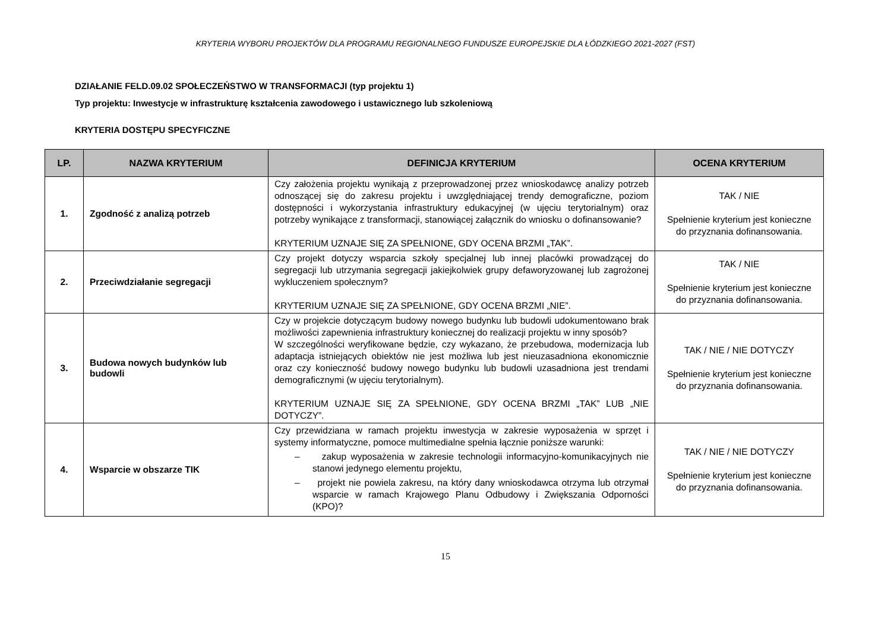KRYTERIA WYBORU PROJEKTÓW DLA PROGRAMU REGIONALNEGO FUNDUSZE EUROPEJSKIE DLA ŁÓDZKIEGO 2021-2027 (FST)
DZIAŁANIE FELD.09.02 SPOŁECZEŃSTWO W TRANSFORMACJI (typ projektu 1)
Typ projektu: Inwestycje w infrastrukturę kształcenia zawodowego i ustawicznego lub szkoleniową
KRYTERIA DOSTĘPU SPECYFICZNE
| LP. | NAZWA KRYTERIUM | DEFINICJA KRYTERIUM | OCENA KRYTERIUM |
| --- | --- | --- | --- |
| 1. | Zgodność z analizą potrzeb | Czy założenia projektu wynikają z przeprowadzonej przez wnioskodawcę analizy potrzeb odnoszącej się do zakresu projektu i uwzględniającej trendy demograficzne, poziom dostępności i wykorzystania infrastruktury edukacyjnej (w ujęciu terytorialnym) oraz potrzeby wynikające z transformacji, stanowiącej załącznik do wniosku o dofinansowanie? KRYTERIUM UZNAJE SIĘ ZA SPEŁNIONE, GDY OCENA BRZMI „TAK”. | TAK / NIE Spełnienie kryterium jest konieczne do przyznania dofinansowania. |
| 2. | Przeciwdziałanie segregacji | Czy projekt dotyczy wsparcia szkoły specjalnej lub innej placówki prowadzącej do segregacji lub utrzymania segregacji jakiejkolwiek grupy defaworyzowanej lub zagrożonej wykluczeniem społecznym? KRYTERIUM UZNAJE SIĘ ZA SPEŁNIONE, GDY OCENA BRZMI „NIE”. | TAK / NIE Spełnienie kryterium jest konieczne do przyznania dofinansowania. |
| 3. | Budowa nowych budynków lub budowli | Czy w projekcie dotyczącym budowy nowego budynku lub budowli udokumentowano brak możliwości zapewnienia infrastruktury koniecznej do realizacji projektu w inny sposób? W szczególności weryfikowane będzie, czy wykazano, że przebudowa, modernizacja lub adaptacja istniejących obiektów nie jest możliwa lub jest nieuzasadniona ekonomicznie oraz czy konieczność budowy nowego budynku lub budowli uzasadniona jest trendami demograficznymi (w ujęciu terytorialnym). KRYTERIUM UZNAJE SIĘ ZA SPEŁNIONE, GDY OCENA BRZMI „TAK” LUB „NIE DOTYCZY”. | TAK / NIE / NIE DOTYCZY Spełnienie kryterium jest konieczne do przyznania dofinansowania. |
| 4. | Wsparcie w obszarze TIK | Czy przewidziana w ramach projektu inwestycja w zakresie wyposażenia w sprzęt i systemy informatyczne, pomoce multimedialne spełnia łącznie poniższe warunki: – zakup wyposażenia w zakresie technologii informacyjno-komunikacyjnych nie stanowi jedynego elementu projektu, – projekt nie powiela zakresu, na który dany wnioskodawca otrzyma lub otrzymał wsparcie w ramach Krajowego Planu Odbudowy i Zwiększania Odporności (KPO)? | TAK / NIE / NIE DOTYCZY Spełnienie kryterium jest konieczne do przyznania dofinansowania. |
15